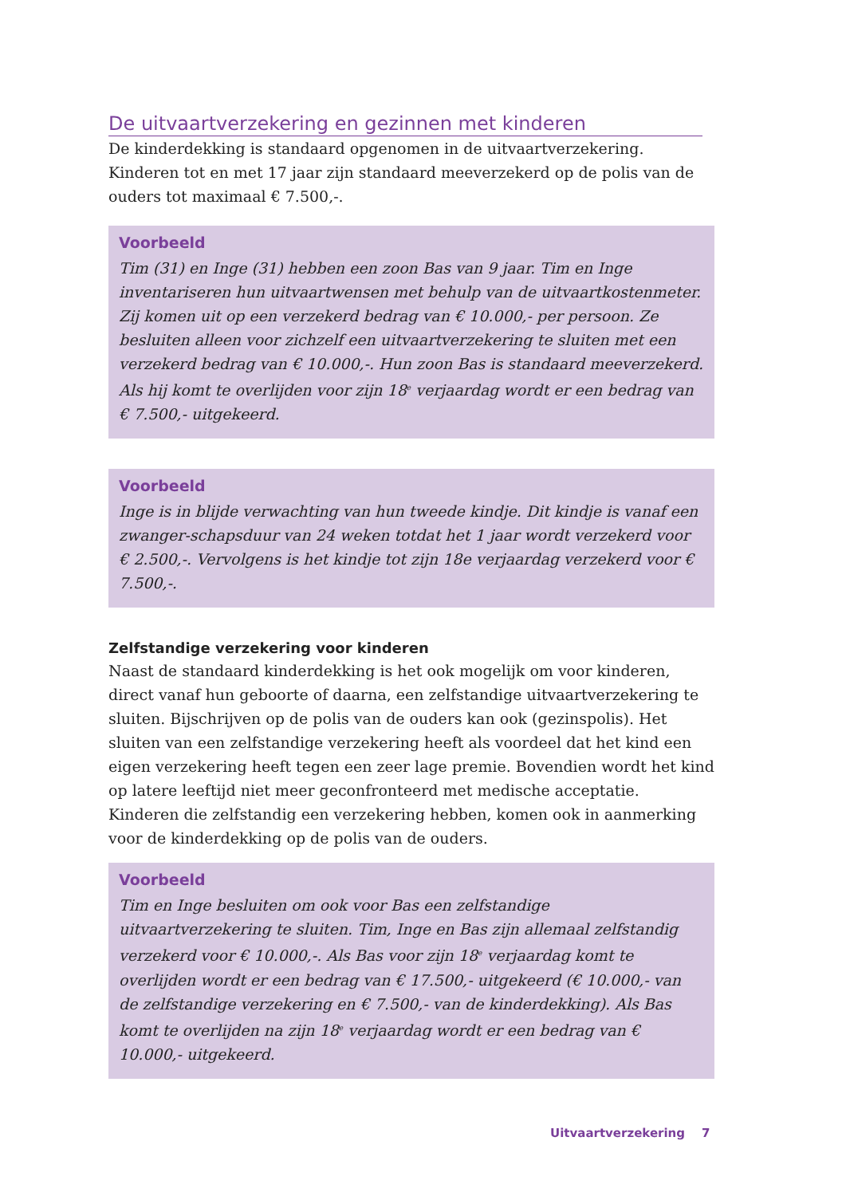De uitvaartverzekering en gezinnen met kinderen
De kinderdekking is standaard opgenomen in de uitvaartverzekering. Kinderen tot en met 17 jaar zijn standaard meeverzekerd op de polis van de ouders tot maximaal € 7.500,-.
Voorbeeld
Tim (31) en Inge (31) hebben een zoon Bas van 9 jaar. Tim en Inge inventariseren hun uitvaartwensen met behulp van de uitvaartkostenmeter. Zij komen uit op een verzekerd bedrag van € 10.000,- per persoon. Ze besluiten alleen voor zichzelf een uitvaartverzekering te sluiten met een verzekerd bedrag van € 10.000,-. Hun zoon Bas is standaard meeverzekerd. Als hij komt te overlijden voor zijn 18<sup>e</sup> verjaardag wordt er een bedrag van € 7.500,- uitgekeerd.
Voorbeeld
Inge is in blijde verwachting van hun tweede kindje. Dit kindje is vanaf een zwanger-schapsduur van 24 weken totdat het 1 jaar wordt verzekerd voor € 2.500,-. Vervolgens is het kindje tot zijn 18e verjaardag verzekerd voor € 7.500,-.
Zelfstandige verzekering voor kinderen
Naast de standaard kinderdekking is het ook mogelijk om voor kinderen, direct vanaf hun geboorte of daarna, een zelfstandige uitvaartverzekering te sluiten. Bijschrijven op de polis van de ouders kan ook (gezinspolis). Het sluiten van een zelfstandige verzekering heeft als voordeel dat het kind een eigen verzekering heeft tegen een zeer lage premie. Bovendien wordt het kind op latere leeftijd niet meer geconfronteerd met medische acceptatie. Kinderen die zelfstandig een verzekering hebben, komen ook in aanmerking voor de kinderdekking op de polis van de ouders.
Voorbeeld
Tim en Inge besluiten om ook voor Bas een zelfstandige uitvaartverzekering te sluiten. Tim, Inge en Bas zijn allemaal zelfstandig verzekerd voor € 10.000,-. Als Bas voor zijn 18<sup>e</sup> verjaardag komt te overlijden wordt er een bedrag van € 17.500,- uitgekeerd (€ 10.000,- van de zelfstandige verzekering en € 7.500,- van de kinderdekking). Als Bas komt te overlijden na zijn 18<sup>e</sup> verjaardag wordt er een bedrag van € 10.000,- uitgekeerd.
Uitvaartverzekering 7